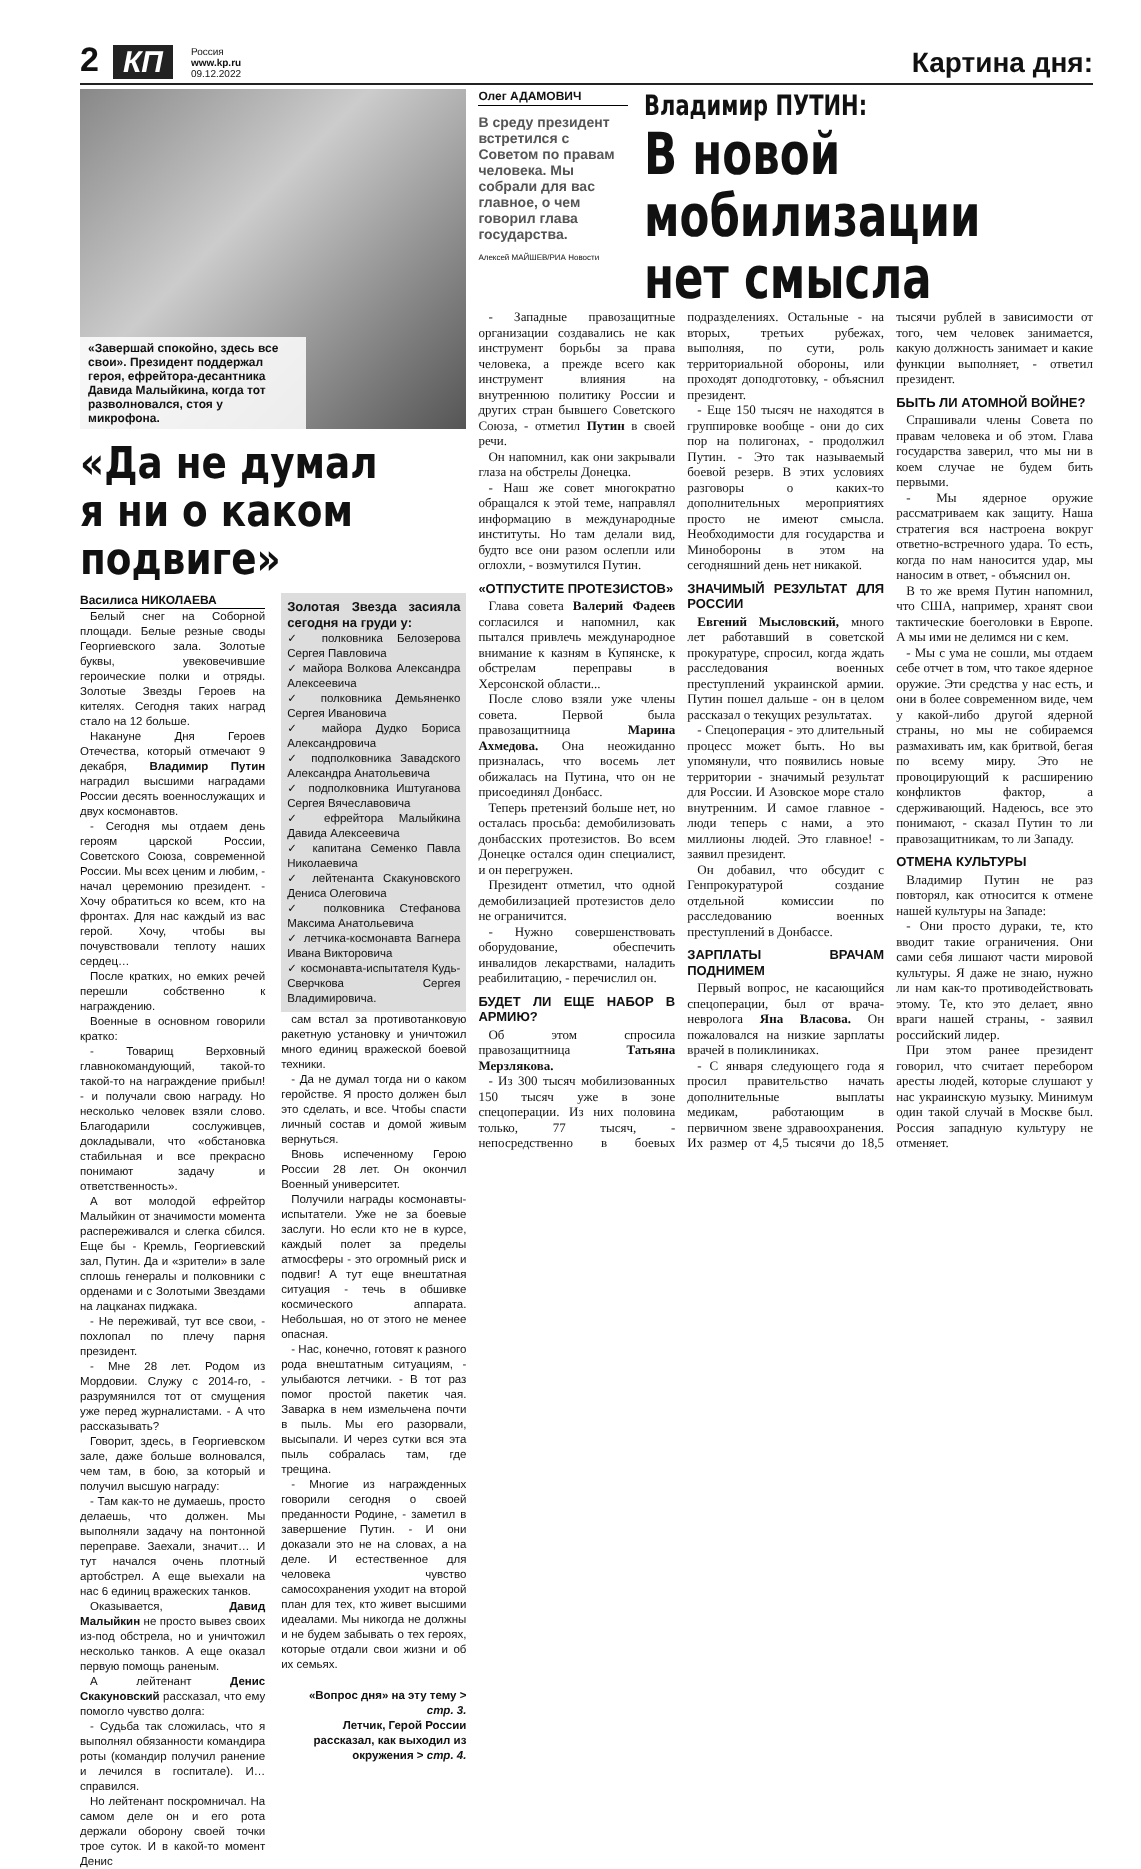2 КП Россия
www.kp.ru
09.12.2022 Картина дня:
«Завершай спокойно, здесь все свои». Президент поддержал героя, ефрейтора-десантника Давида Малыйкина, когда тот разволновался, стоя у микрофона.
«Да не думал я ни о каком подвиге»
Василиса НИКОЛАЕВА
Белый снег на Соборной площади. Белые резные своды Георгиевского зала. Золотые буквы, увековечившие героические полки и отряды. Золотые Звезды Героев на кителях. Сегодня таких наград стало на 12 больше.
Накануне Дня Героев Отечества, который отмечают 9 декабря, Владимир Путин наградил высшими наградами России десять военнослужащих и двух космонавтов.
- Сегодня мы отдаем день героям царской России, Советского Союза, современной России. Мы всех ценим и любим, - начал церемонию президент. - Хочу обратиться ко всем, кто на фронтах. Для нас каждый из вас герой. Хочу, чтобы вы почувствовали теплоту наших сердец…
После кратких, но емких речей перешли собственно к награждению.
Военные в основном говорили кратко:
- Товарищ Верховный главнокомандующий, такой-то такой-то на награждение прибыл! - и получали свою награду. Но несколько человек взяли слово. Благодарили сослуживцев, докладывали, что «обстановка стабильная и все прекрасно понимают задачу и ответственность».
А вот молодой ефрейтор Малыйкин от значимости момента распереживался и слегка сбился. Еще бы - Кремль, Георгиевский зал, Путин. Да и «зрители» в зале сплошь генералы и полковники с орденами и с Золотыми Звездами на лацканах пиджака.
- Не переживай, тут все свои, - похлопал по плечу парня президент.
- Мне 28 лет. Родом из Мордовии. Служу с 2014-го, - разрумянился тот от смущения уже перед журналистами. - А что рассказывать?
Говорит, здесь, в Георгиевском зале, даже больше волновался, чем там, в бою, за который и получил высшую награду:
- Там как-то не думаешь, просто делаешь, что должен. Мы выполняли задачу на понтонной переправе. Заехали, значит… И тут начался очень плотный артобстрел. А еще выехали на нас 6 единиц вражеских танков.
Оказывается, Давид Малыйкин не просто вывез своих из-под обстрела, но и уничтожил несколько танков. А еще оказал первую помощь раненым.
А лейтенант Денис Скакуновский рассказал, что ему помогло чувство долга:
- Судьба так сложилась, что я выполнял обязанности командира роты (командир получил ранение и лечился в госпитале). И… справился.
Но лейтенант поскромничал. На самом деле он и его рота держали оборону своей точки трое суток. И в какой-то момент Денис
Золотая Звезда засияла сегодня на груди у:
✓ полковника Белозерова Сергея Павловича
✓ майора Волкова Александра Алексеевича
✓ полковника Демьяненко Сергея Ивановича
✓ майора Дудко Бориса Александровича
✓ подполковника Завадского Александра Анатольевича
✓ подполковника Иштуганова Сергея Вячеславовича
✓ ефрейтора Малыйкина Давида Алексеевича
✓ капитана Семенко Павла Николаевича
✓ лейтенанта Скакуновского Дениса Олеговича
✓ полковника Стефанова Максима Анатольевича
✓ летчика-космонавта Вагнера Ивана Викторовича
✓ космонавта-испытателя Кудь-Сверчкова Сергея Владимировича.
сам встал за противотанковую ракетную установку и уничтожил много единиц вражеской боевой техники.
- Да не думал тогда ни о каком геройстве. Я просто должен был это сделать, и все. Чтобы спасти личный состав и домой живым вернуться.
Вновь испеченному Герою России 28 лет. Он окончил Военный университет.
Получили награды космонавты-испытатели. Уже не за боевые заслуги. Но если кто не в курсе, каждый полет за пределы атмосферы - это огромный риск и подвиг! А тут еще внештатная ситуация - течь в обшивке космического аппарата. Небольшая, но от этого не менее опасная.
- Нас, конечно, готовят к разного рода внештатным ситуациям, - улыбаются летчики. - В тот раз помог простой пакетик чая. Заварка в нем измельчена почти в пыль. Мы его разорвали, высыпали. И через сутки вся эта пыль собралась там, где трещина.
- Многие из награжденных говорили сегодня о своей преданности Родине, - заметил в завершение Путин. - И они доказали это не на словах, а на деле. И естественное для человека чувство самосохранения уходит на второй план для тех, кто живет высшими идеалами. Мы никогда не должны и не будем забывать о тех героях, которые отдали свои жизни и об их семьях.
«Вопрос дня» на эту тему > стр. 3.
Летчик, Герой России рассказал, как выходил из окружения > стр. 4.
Олег АДАМОВИЧ
В среду президент встретился с Советом по правам человека. Мы собрали для вас главное, о чем говорил глава государства.
Алексей МАЙШЕВ/РИА Новости
Владимир ПУТИН:
В новой
мобилизации
нет смысла
- Западные правозащитные организации создавались не как инструмент борьбы за права человека, а прежде всего как инструмент влияния на внутреннюю политику России и других стран бывшего Советского Союза, - отметил Путин в своей речи.
Он напомнил, как они закрывали глаза на обстрелы Донецка.
- Наш же совет многократно обращался к этой теме, направлял информацию в международные институты. Но там делали вид, будто все они разом ослепли или оглохли, - возмутился Путин.
«ОТПУСТИТЕ ПРОТЕЗИСТОВ»
Глава совета Валерий Фадеев согласился и напомнил, как пытался привлечь международное внимание к казням в Купянске, к обстрелам переправы в Херсонской области...
После слово взяли уже члены совета. Первой была правозащитница Марина Ахмедова. Она неожиданно призналась, что восемь лет обижалась на Путина, что он не присоединял Донбасс.
Теперь претензий больше нет, но осталась просьба: демобилизовать донбасских протезистов. Во всем Донецке остался один специалист, и он перегружен.
Президент отметил, что одной демобилизацией протезистов дело не ограничится.
- Нужно совершенствовать оборудование, обеспечить инвалидов лекарствами, наладить реабилитацию, - перечислил он.
БУДЕТ ЛИ ЕЩЕ НАБОР В АРМИЮ?
Об этом спросила правозащитница Татьяна Мерзлякова.
- Из 300 тысяч мобилизованных 150 тысяч уже в зоне спецоперации. Из них половина только, 77 тысяч, - непосредственно в боевых подразделениях. Остальные - на вторых, третьих рубежах, выполняя, по сути, роль территориальной обороны, или проходят доподготовку, - объяснил президент.
- Еще 150 тысяч не находятся в группировке вообще - они до сих пор на полигонах, - продолжил Путин. - Это так называемый боевой резерв. В этих условиях разговоры о каких-то дополнительных мероприятиях просто не имеют смысла. Необходимости для государства и Минобороны в этом на сегодняшний день нет никакой.
ЗНАЧИМЫЙ РЕЗУЛЬТАТ ДЛЯ РОССИИ
Евгений Мысловский, много лет работавший в советской прокуратуре, спросил, когда ждать расследования военных преступлений украинской армии. Путин пошел дальше - он в целом рассказал о текущих результатах.
- Спецоперация - это длительный процесс может быть. Но вы упомянули, что появились новые территории - значимый результат для России. И Азовское море стало внутренним. И самое главное - люди теперь с нами, а это миллионы людей. Это главное! - заявил президент.
Он добавил, что обсудит с Генпрокуратурой создание отдельной комиссии по расследованию военных преступлений в Донбассе.
ЗАРПЛАТЫ ВРАЧАМ ПОДНИМЕМ
Первый вопрос, не касающийся спецоперации, был от врача-невролога Яна Власова. Он пожаловался на низкие зарплаты врачей в поликлиниках.
- С января следующего года я просил правительство начать дополнительные выплаты медикам, работающим в первичном звене здравоохранения. Их размер от 4,5 тысячи до 18,5 тысячи рублей в зависимости от того, чем человек занимается, какую должность занимает и какие функции выполняет, - ответил президент.
БЫТЬ ЛИ АТОМНОЙ ВОЙНЕ?
Спрашивали члены Совета по правам человека и об этом. Глава государства заверил, что мы ни в коем случае не будем бить первыми.
- Мы ядерное оружие рассматриваем как защиту. Наша стратегия вся настроена вокруг ответно-встречного удара. То есть, когда по нам наносится удар, мы наносим в ответ, - объяснил он.
В то же время Путин напомнил, что США, например, хранят свои тактические боеголовки в Европе. А мы ими не делимся ни с кем.
- Мы с ума не сошли, мы отдаем себе отчет в том, что такое ядерное оружие. Эти средства у нас есть, и они в более современном виде, чем у какой-либо другой ядерной страны, но мы не собираемся размахивать им, как бритвой, бегая по всему миру. Это не провоцирующий к расширению конфликтов фактор, а сдерживающий. Надеюсь, все это понимают, - сказал Путин то ли правозащитникам, то ли Западу.
ОТМЕНА КУЛЬТУРЫ
Владимир Путин не раз повторял, как относится к отмене нашей культуры на Западе:
- Они просто дураки, те, кто вводит такие ограничения. Они сами себя лишают части мировой культуры. Я даже не знаю, нужно ли нам как-то противодействовать этому. Те, кто это делает, явно враги нашей страны, - заявил российский лидер.
При этом ранее президент говорил, что считает перебором аресты людей, которые слушают у нас украинскую музыку. Минимум один такой случай в Москве был. Россия западную культуру не отменяет.